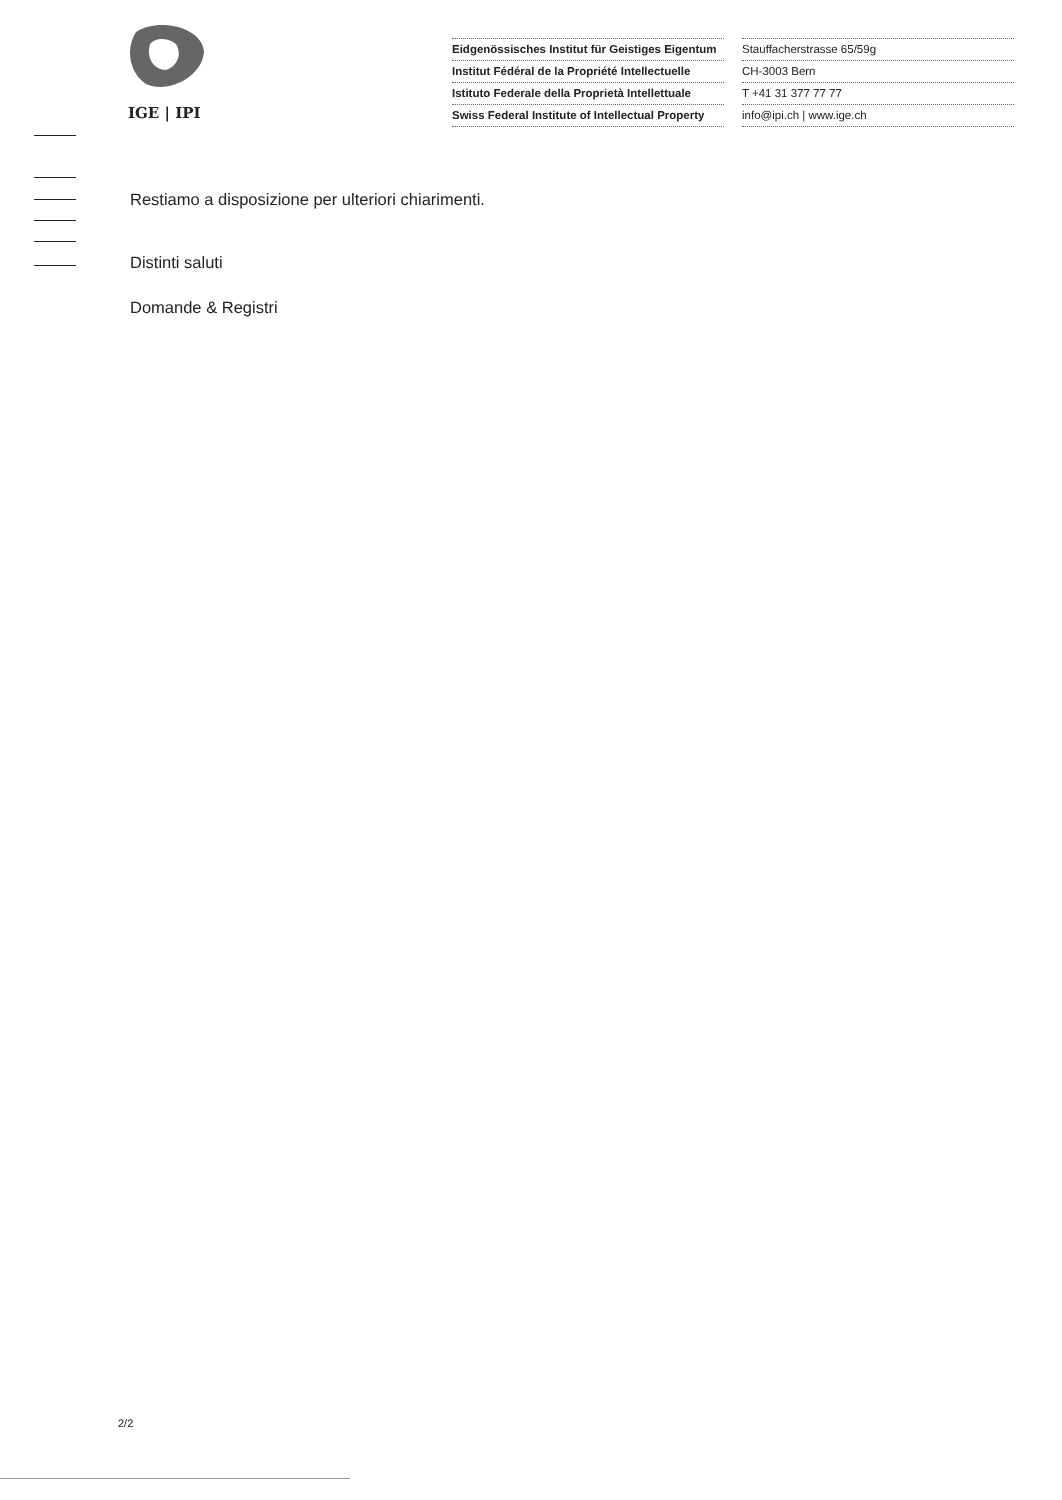IGE | IPI
Eidgenössisches Institut für Geistiges Eigentum
Institut Fédéral de la Propriété Intellectuelle
Istituto Federale della Proprietà Intellettuale
Swiss Federal Institute of Intellectual Property
Stauffacherstrasse 65/59g
CH-3003 Bern
T +41 31 377 77 77
info@ipi.ch | www.ige.ch
Restiamo a disposizione per ulteriori chiarimenti.
Distinti saluti
Domande & Registri
2/2